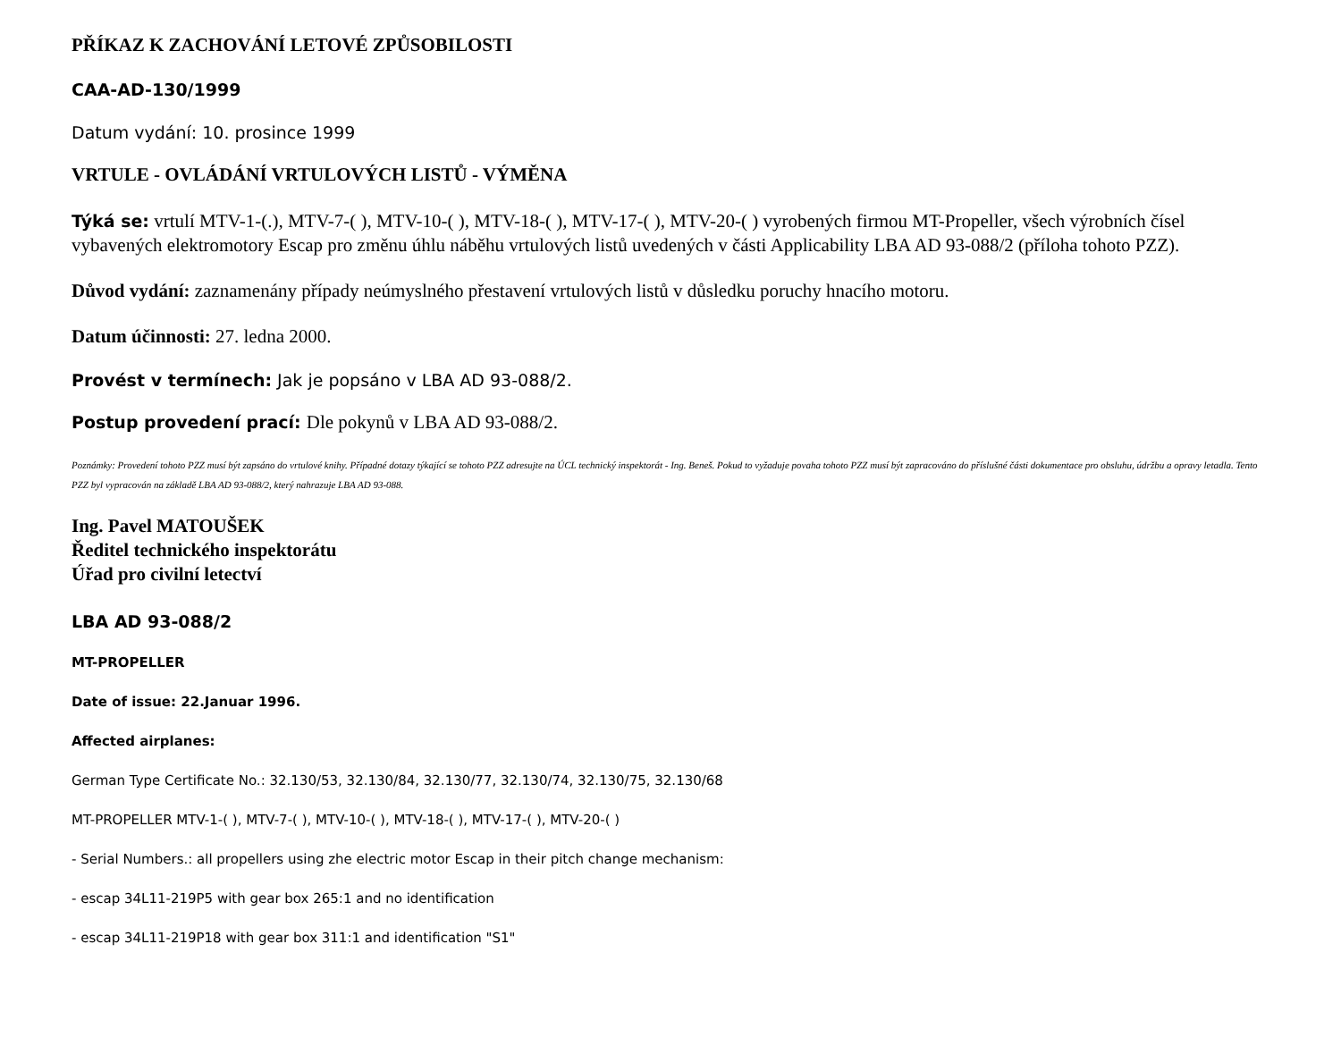PŘÍKAZ K ZACHOVÁNÍ LETOVÉ ZPŮSOBILOSTI
CAA-AD-130/1999
Datum vydání: 10. prosince 1999
VRTULE - OVLÁDÁNÍ VRTULOVÝCH LISTŮ - VÝMĚNA
Týká se: vrtulí MTV-1-(.), MTV-7-( ), MTV-10-( ), MTV-18-( ), MTV-17-( ), MTV-20-( ) vyrobených firmou MT-Propeller, všech výrobních čísel vybavených elektromotory Escap pro změnu úhlu náběhu vrtulových listů uvedených v části Applicability LBA AD 93-088/2 (příloha tohoto PZZ).
Důvod vydání: zaznamenány případy neúmyslného přestavení vrtulových listů v důsledku poruchy hnacího motoru.
Datum účinnosti: 27. ledna 2000.
Provést v termínech: Jak je popsáno v LBA AD 93-088/2.
Postup provedení prací: Dle pokynů v LBA AD 93-088/2.
Poznámky: Provedení tohoto PZZ musí být zapsáno do vrtulové knihy. Případné dotazy týkající se tohoto PZZ adresujte na ÚCL technický inspektorát - Ing. Beneš. Pokud to vyžaduje povaha tohoto PZZ musí být zapracováno do příslušné části dokumentace pro obsluhu, údržbu a opravy letadla. Tento PZZ byl vypracován na základě LBA AD 93-088/2, který nahrazuje LBA AD 93-088.
Ing. Pavel MATOUŠEK
Ředitel technického inspektorátu
Úřad pro civilní letectví
LBA AD 93-088/2
MT-PROPELLER
Date of issue: 22.Januar 1996.
Affected airplanes:
German Type Certificate No.: 32.130/53, 32.130/84, 32.130/77, 32.130/74, 32.130/75, 32.130/68
MT-PROPELLER MTV-1-( ), MTV-7-( ), MTV-10-( ), MTV-18-( ), MTV-17-( ), MTV-20-( )
- Serial Numbers.: all propellers using zhe electric motor Escap in their pitch change mechanism:
- escap 34L11-219P5 with gear box 265:1 and no identification
- escap 34L11-219P18 with gear box 311:1 and identification "S1"